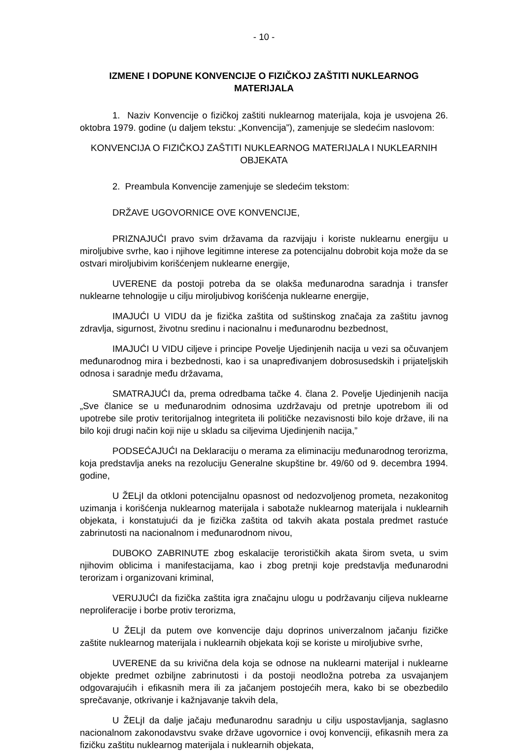- 10 -
IZMENE I DOPUNE KONVENCIJE O FIZIČKOJ ZAŠTITI NUKLEARNOG MATERIJALA
1. Naziv Konvencije o fizičkoj zaštiti nuklearnog materijala, koja je usvojena 26. oktobra 1979. godine (u daljem tekstu: „Konvencija”), zamenjuje se sledećim naslovom:
KONVENCIJA O FIZIČKOJ ZAŠTITI NUKLEARNOG MATERIJALA I NUKLEARNIH OBJEKATA
2. Preambula Konvencije zamenjuje se sledećim tekstom:
DRŽAVE UGOVORNICE OVE KONVENCIJE,
PRIZNAJUĆI pravo svim državama da razvijaju i koriste nuklearnu energiju u miroljubive svrhe, kao i njihove legitimne interese za potencijalnu dobrobit koja može da se ostvari miroljubivim korišćenjem nuklearne energije,
UVERENE da postoji potreba da se olakša međunarodna saradnja i transfer nuklearne tehnologije u cilju miroljubivog korišćenja nuklearne energije,
IMAJUĆI U VIDU da je fizička zaštita od suštinskog značaja za zaštitu javnog zdravlja, sigurnost, životnu sredinu i nacionalnu i međunarodnu bezbednost,
IMAJUĆI U VIDU ciljeve i principe Povelje Ujedinjenih nacija u vezi sa očuvanjem međunarodnog mira i bezbednosti, kao i sa unapređivanjem dobrosusedskih i prijateljskih odnosa i saradnje među državama,
SMATRAJUĆI da, prema odredbama tačke 4. člana 2. Povelje Ujedinjenih nacija „Sve članice se u međunarodnim odnosima uzdržavaju od pretnje upotrebom ili od upotrebe sile protiv teritorijalnog integriteta ili političke nezavisnosti bilo koje države, ili na bilo koji drugi način koji nije u skladu sa ciljevima Ujedinjenih nacija,”
PODSEĆAJUĆI na Deklaraciju o merama za eliminaciju međunarodnog terorizma, koja predstavlja aneks na rezoluciju Generalne skupštine br. 49/60 od 9. decembra 1994. godine,
U ŽELjI da otkloni potencijalnu opasnost od nedozvoljenog prometa, nezakonitog uzimanja i korišćenja nuklearnog materijala i sabotaže nuklearnog materijala i nuklearnih objekata, i konstatujući da je fizička zaštita od takvih akata postala predmet rastuće zabrinutosti na nacionalnom i međunarodnom nivou,
DUBOKO ZABRINUTE zbog eskalacije terorističkih akata širom sveta, u svim njihovim oblicima i manifestacijama, kao i zbog pretnji koje predstavlja međunarodni terorizam i organizovani kriminal,
VERUJUĆI da fizička zaštita igra značajnu ulogu u podržavanju ciljeva nuklearne neproliferacije i borbe protiv terorizma,
U ŽELjI da putem ove konvencije daju doprinos univerzalnom jačanju fizičke zaštite nuklearnog materijala i nuklearnih objekata koji se koriste u miroljubive svrhe,
UVERENE da su krivična dela koja se odnose na nuklearni materijal i nuklearne objekte predmet ozbiljne zabrinutosti i da postoji neodložna potreba za usvajanjem odgovarajućih i efikasnih mera ili za jačanjem postojećih mera, kako bi se obezbedilo sprečavanje, otkrivanje i kažnjavanje takvih dela,
U ŽELjI da dalje jačaju međunarodnu saradnju u cilju uspostavljanja, saglasno nacionalnom zakonodavstvu svake države ugovornice i ovoj konvenciji, efikasnih mera za fizičku zaštitu nuklearnog materijala i nuklearnih objekata,